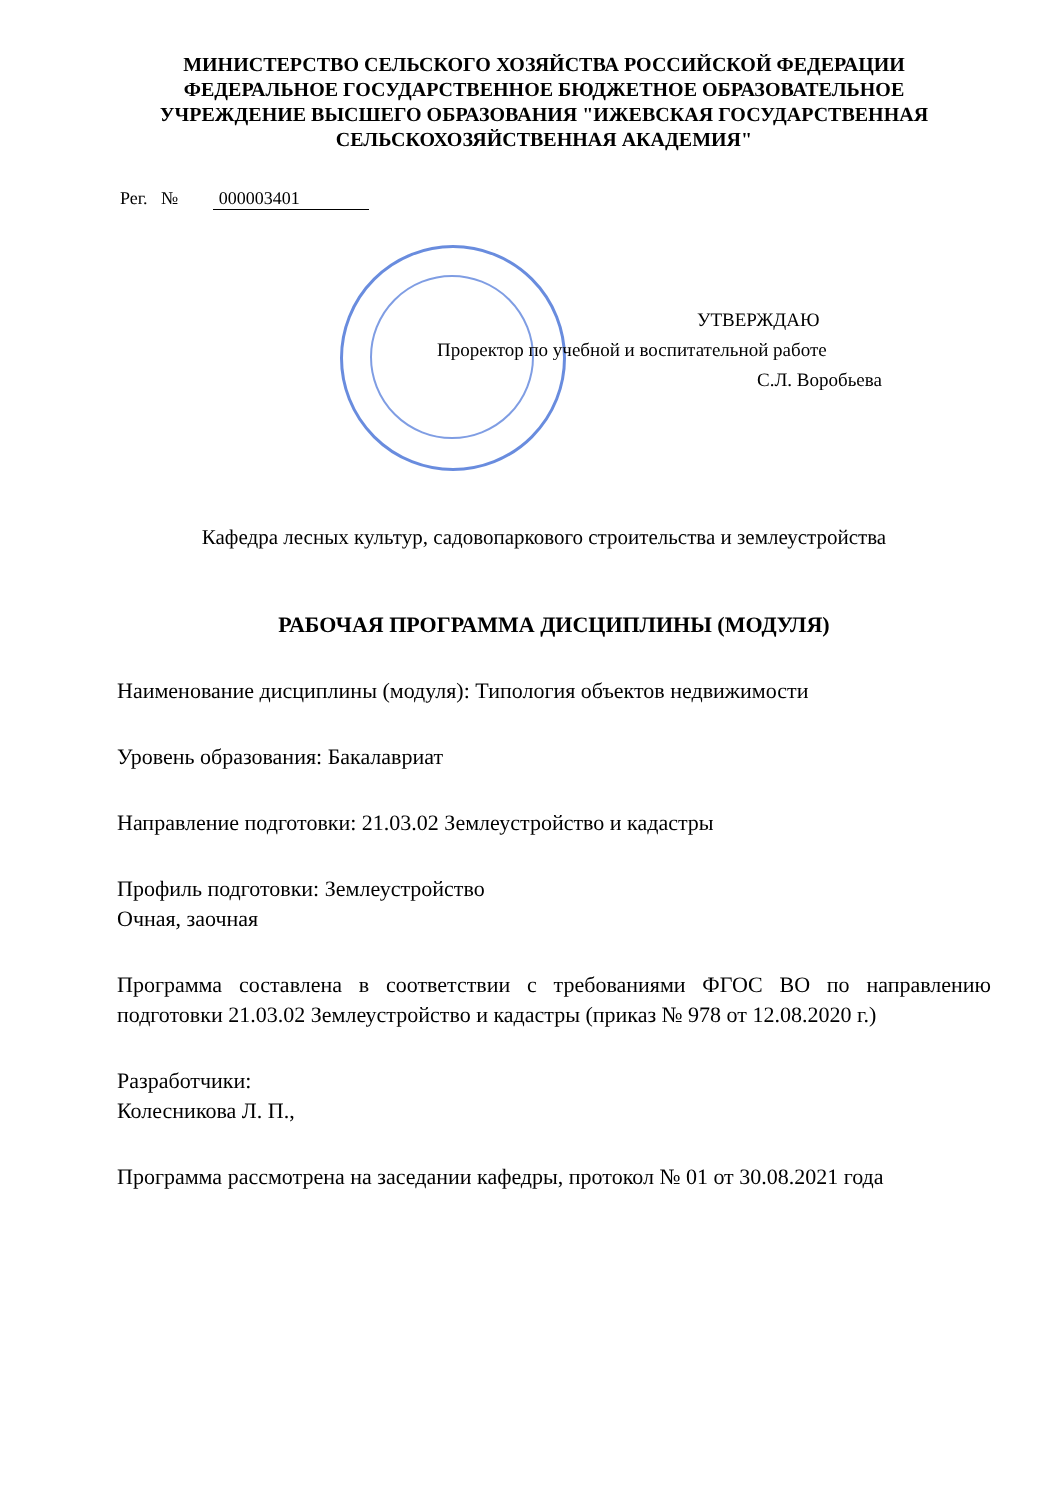МИНИСТЕРСТВО СЕЛЬСКОГО ХОЗЯЙСТВА РОССИЙСКОЙ ФЕДЕРАЦИИ
ФЕДЕРАЛЬНОЕ ГОСУДАРСТВЕННОЕ БЮДЖЕТНОЕ ОБРАЗОВАТЕЛЬНОЕ
УЧРЕЖДЕНИЕ ВЫСШЕГО ОБРАЗОВАНИЯ "ИЖЕВСКАЯ ГОСУДАРСТВЕННАЯ
СЕЛЬСКОХОЗЯЙСТВЕННАЯ АКАДЕМИЯ"
Рег. № 000003401
УТВЕРЖДАЮ
Проректор по учебной и воспитательной работе
С.Л. Воробьева
Кафедра лесных культур, садовопаркового строительства и землеустройства
РАБОЧАЯ ПРОГРАММА ДИСЦИПЛИНЫ (МОДУЛЯ)
Наименование дисциплины (модуля): Типология объектов недвижимости
Уровень образования: Бакалавриат
Направление подготовки: 21.03.02 Землеустройство и кадастры
Профиль подготовки: Землеустройство
Очная, заочная
Программа составлена в соответствии с требованиями ФГОС ВО по направлению подготовки 21.03.02 Землеустройство и кадастры (приказ № 978 от 12.08.2020 г.)
Разработчики:
Колесникова Л. П.,
Программа рассмотрена на заседании кафедры, протокол № 01 от 30.08.2021 года